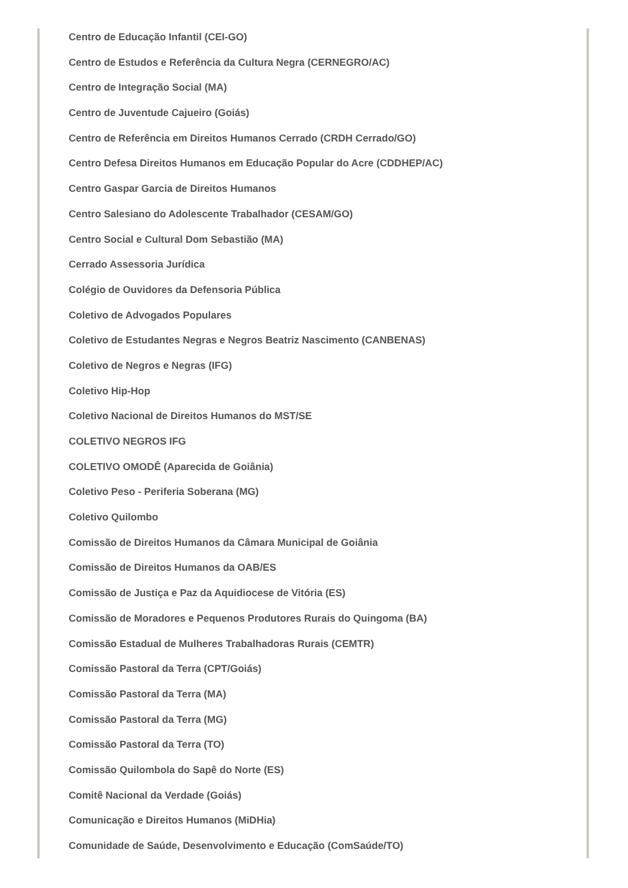Centro de Educação Infantil (CEI-GO)
Centro de Estudos e Referência da Cultura Negra (CERNEGRO/AC)
Centro de Integração Social (MA)
Centro de Juventude Cajueiro (Goiás)
Centro de Referência em Direitos Humanos Cerrado (CRDH Cerrado/GO)
Centro Defesa Direitos Humanos em Educação Popular do Acre (CDDHEP/AC)
Centro Gaspar Garcia de Direitos Humanos
Centro Salesiano do Adolescente Trabalhador (CESAM/GO)
Centro Social e Cultural Dom Sebastião (MA)
Cerrado Assessoria Jurídica
Colégio de Ouvidores da Defensoria Pública
Coletivo de Advogados Populares
Coletivo de Estudantes Negras e Negros Beatriz Nascimento (CANBENAS)
Coletivo de Negros e Negras (IFG)
Coletivo Hip-Hop
Coletivo Nacional de Direitos Humanos do MST/SE
COLETIVO NEGROS IFG
COLETIVO OMODÊ (Aparecida de Goiânia)
Coletivo Peso - Periferia Soberana (MG)
Coletivo Quilombo
Comissão de Direitos Humanos da Câmara Municipal de Goiânia
Comissão de Direitos Humanos da OAB/ES
Comissão de Justiça e Paz da Aquidiocese de Vitória (ES)
Comissão de Moradores e Pequenos Produtores Rurais do Quingoma (BA)
Comissão Estadual de Mulheres Trabalhadoras Rurais (CEMTR)
Comissão Pastoral da Terra (CPT/Goiás)
Comissão Pastoral da Terra (MA)
Comissão Pastoral da Terra (MG)
Comissão Pastoral da Terra (TO)
Comissão Quilombola do Sapê do Norte (ES)
Comitê Nacional da Verdade (Goiás)
Comunicação e Direitos Humanos (MiDHia)
Comunidade de Saúde, Desenvolvimento e Educação (ComSaúde/TO)